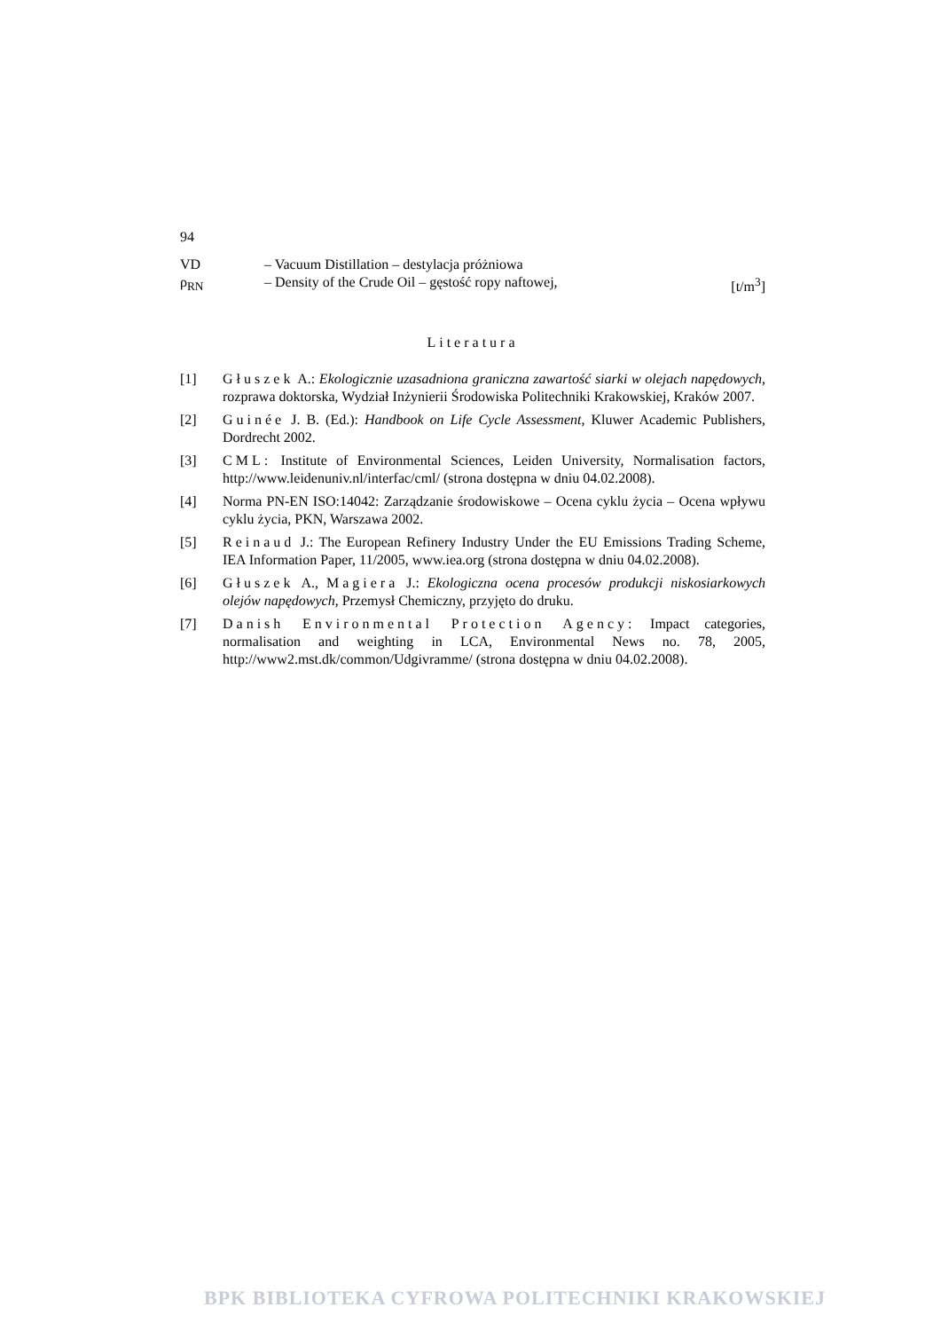94
| VD | – Vacuum Distillation – destylacja próżniowa | |
| ρ<sub>RN</sub> | – Density of the Crude Oil – gęstość ropy naftowej, | [t/m<sup>3</sup>] |
Literatura
[1] Głuszek A.: Ekologicznie uzasadniona graniczna zawartość siarki w olejach napędowych, rozprawa doktorska, Wydział Inżynierii Środowiska Politechniki Krakowskiej, Kraków 2007.
[2] Guinée J. B. (Ed.): Handbook on Life Cycle Assessment, Kluwer Academic Publishers, Dordrecht 2002.
[3] CML: Institute of Environmental Sciences, Leiden University, Normalisation factors, http://www.leidenuniv.nl/interfac/cml/ (strona dostępna w dniu 04.02.2008).
[4] Norma PN-EN ISO:14042: Zarządzanie środowiskowe – Ocena cyklu życia – Ocena wpływu cyklu życia, PKN, Warszawa 2002.
[5] Reinaud J.: The European Refinery Industry Under the EU Emissions Trading Scheme, IEA Information Paper, 11/2005, www.iea.org (strona dostępna w dniu 04.02.2008).
[6] Głuszek A., Magiera J.: Ekologiczna ocena procesów produkcji niskosiarkowych olejów napędowych, Przemysł Chemiczny, przyjęto do druku.
[7] Danish Environmental Protection Agency: Impact categories, normalisation and weighting in LCA, Environmental News no. 78, 2005, http://www2.mst.dk/common/Udgivramme/ (strona dostępna w dniu 04.02.2008).
BPK BIBLIOTEKA CYFROWA POLITECHNIKI KRAKOWSKIEJ